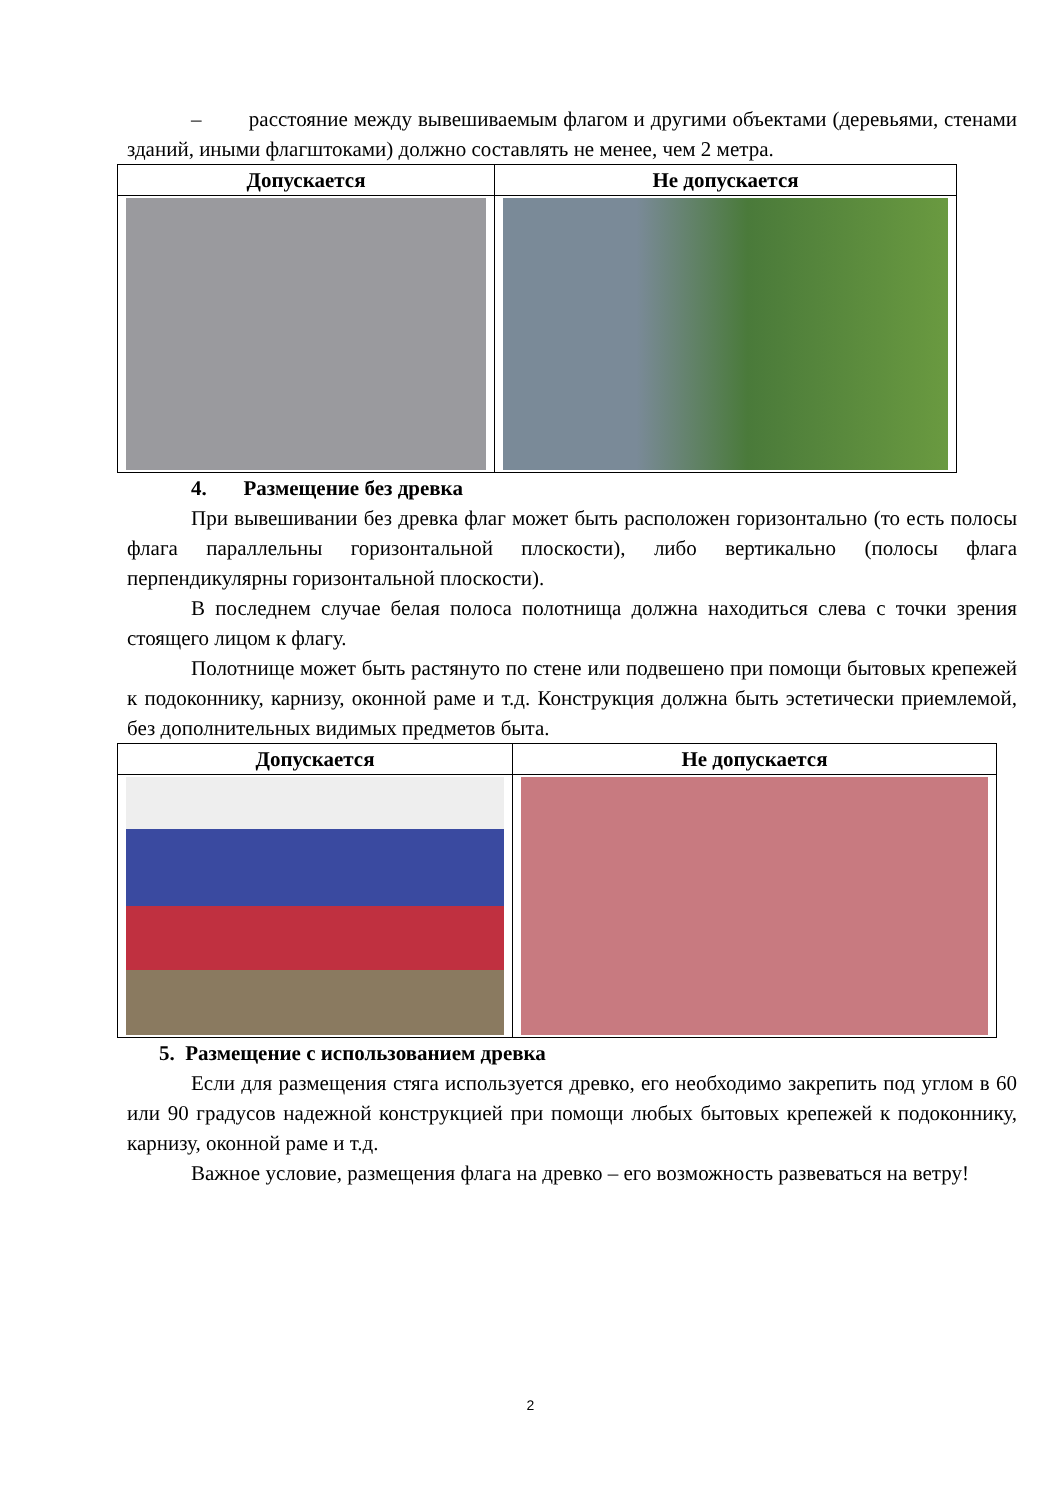– расстояние между вывешиваемым флагом и другими объектами (деревьями, стенами зданий, иными флагштоками) должно составлять не менее, чем 2 метра.
| Допускается | Не допускается |
| --- | --- |
4. Размещение без древка
При вывешивании без древка флаг может быть расположен горизонтально (то есть полосы флага параллельны горизонтальной плоскости), либо вертикально (полосы флага перпендикулярны горизонтальной плоскости).
В последнем случае белая полоса полотнища должна находиться слева с точки зрения стоящего лицом к флагу.
Полотнище может быть растянуто по стене или подвешено при помощи бытовых крепежей к подоконнику, карнизу, оконной раме и т.д. Конструкция должна быть эстетически приемлемой, без дополнительных видимых предметов быта.
| Допускается | Не допускается |
| --- | --- |
5. Размещение с использованием древка
Если для размещения стяга используется древко, его необходимо закрепить под углом в 60 или 90 градусов надежной конструкцией при помощи любых бытовых крепежей к подоконнику, карнизу, оконной раме и т.д.
Важное условие, размещения флага на древко – его возможность развеваться на ветру!
2